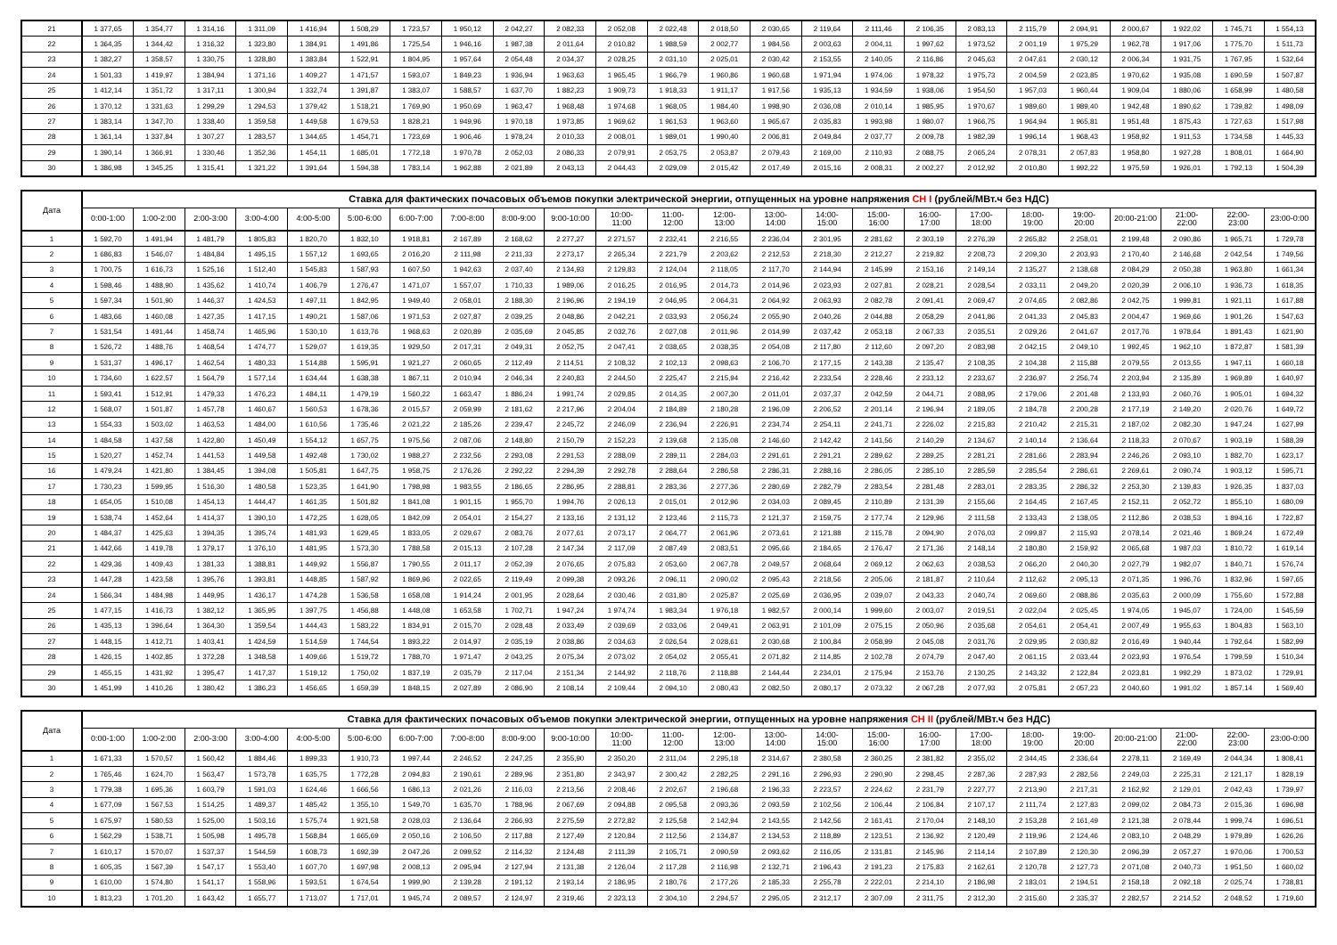| 21 | 1 377,65 | 1 354,77 | 1 314,16 | 1 311,09 | 1 416,94 | 1 508,29 | 1 723,57 | 1 950,12 | 2 042,27 | 2 082,33 | 2 052,08 | 2 022,48 | 2 018,50 | 2 030,65 | 2 119,64 | 2 111,46 | 2 106,35 | 2 083,13 | 2 115,79 | 2 094,91 | 2 000,67 | 1 922,02 | 1 745,71 | 1 554,13 |
| 22 | 1 364,35 | 1 344,42 | 1 316,32 | 1 323,80 | 1 384,91 | 1 491,86 | 1 725,54 | 1 946,16 | 1 987,38 | 2 011,64 | 2 010,82 | 1 988,59 | 2 002,77 | 1 984,56 | 2 003,63 | 2 004,11 | 1 997,62 | 1 973,52 | 2 001,19 | 1 975,29 | 1 962,78 | 1 917,06 | 1 775,70 | 1 511,73 |
| 23 | 1 382,27 | 1 358,57 | 1 330,75 | 1 328,80 | 1 383,84 | 1 522,91 | 1 804,95 | 1 957,64 | 2 054,48 | 2 034,37 | 2 028,25 | 2 031,10 | 2 025,01 | 2 030,42 | 2 153,55 | 2 140,05 | 2 116,86 | 2 045,63 | 2 047,61 | 2 030,12 | 2 006,34 | 1 931,75 | 1 767,95 | 1 532,64 |
| 24 | 1 501,33 | 1 419,97 | 1 384,94 | 1 371,16 | 1 409,27 | 1 471,57 | 1 593,07 | 1 849,23 | 1 936,94 | 1 963,63 | 1 965,45 | 1 966,79 | 1 960,86 | 1 960,68 | 1 971,94 | 1 974,06 | 1 978,32 | 1 975,73 | 2 004,59 | 2 023,85 | 1 970,62 | 1 935,08 | 1 690,59 | 1 507,87 |
| 25 | 1 412,14 | 1 351,72 | 1 317,11 | 1 300,94 | 1 332,74 | 1 391,87 | 1 383,07 | 1 588,57 | 1 637,70 | 1 882,23 | 1 909,73 | 1 918,33 | 1 911,17 | 1 917,56 | 1 935,13 | 1 934,59 | 1 938,06 | 1 954,50 | 1 957,03 | 1 960,44 | 1 909,04 | 1 880,06 | 1 658,99 | 1 480,58 |
| 26 | 1 370,12 | 1 331,63 | 1 299,29 | 1 294,53 | 1 379,42 | 1 518,21 | 1 769,90 | 1 950,69 | 1 963,47 | 1 968,48 | 1 974,68 | 1 968,05 | 1 984,40 | 1 998,90 | 2 036,08 | 2 010,14 | 1 985,95 | 1 970,67 | 1 989,60 | 1 989,40 | 1 942,48 | 1 890,62 | 1 739,82 | 1 498,09 |
| 27 | 1 383,14 | 1 347,70 | 1 338,40 | 1 359,58 | 1 449,58 | 1 679,53 | 1 828,21 | 1 949,96 | 1 970,18 | 1 973,85 | 1 969,62 | 1 961,53 | 1 963,60 | 1 965,67 | 2 035,83 | 1 993,98 | 1 980,07 | 1 966,75 | 1 964,94 | 1 965,81 | 1 951,48 | 1 875,43 | 1 727,63 | 1 517,98 |
| 28 | 1 361,14 | 1 337,84 | 1 307,27 | 1 283,57 | 1 344,65 | 1 454,71 | 1 723,69 | 1 906,46 | 1 978,24 | 2 010,33 | 2 008,01 | 1 989,01 | 1 990,40 | 2 006,81 | 2 049,84 | 2 037,77 | 2 009,78 | 1 982,39 | 1 996,14 | 1 968,43 | 1 958,92 | 1 911,53 | 1 734,58 | 1 445,33 |
| 29 | 1 390,14 | 1 366,91 | 1 330,46 | 1 352,36 | 1 454,11 | 1 685,01 | 1 772,18 | 1 970,78 | 2 052,03 | 2 086,33 | 2 079,91 | 2 053,75 | 2 053,87 | 2 079,43 | 2 169,00 | 2 110,93 | 2 088,75 | 2 065,24 | 2 078,31 | 2 057,83 | 1 958,80 | 1 927,28 | 1 808,01 | 1 664,90 |
| 30 | 1 386,98 | 1 345,25 | 1 315,41 | 1 321,22 | 1 391,64 | 1 594,38 | 1 783,14 | 1 962,88 | 2 021,89 | 2 043,13 | 2 044,43 | 2 029,09 | 2 015,42 | 2 017,49 | 2 015,16 | 2 008,31 | 2 002,27 | 2 012,92 | 2 010,80 | 1 992,22 | 1 975,59 | 1 926,01 | 1 792,13 | 1 504,39 |
| Дата | Ставка для фактических почасовых объемов покупки электрической энергии, отпущенных на уровне напряжения СН I (рублей/МВт.ч без НДС) | | | | | | | | | | | | | | | | | | | | | | | |
| --- | --- | --- | --- | --- | --- | --- | --- | --- | --- | --- | --- | --- | --- | --- | --- | --- | --- | --- | --- | --- | --- | --- | --- | --- |
| | 0:00-1:00 | 1:00-2:00 | 2:00-3:00 | 3:00-4:00 | 4:00-5:00 | 5:00-6:00 | 6:00-7:00 | 7:00-8:00 | 8:00-9:00 | 9:00-10:00 | 10:00- 11:00 | 11:00- 12:00 | 12:00- 13:00 | 13:00- 14:00 | 14:00- 15:00 | 15:00- 16:00 | 16:00- 17:00 | 17:00- 18:00 | 18:00- 19:00 | 19:00- 20:00 | 20:00-21:00 | 21:00- 22:00 | 22:00- 23:00 | 23:00-0:00 |
| 1 | 1 592,70 | 1 491,94 | 1 481,79 | 1 805,83 | 1 820,70 | 1 832,10 | 1 918,81 | 2 167,89 | 2 168,62 | 2 277,27 | 2 271,57 | 2 232,41 | 2 216,55 | 2 236,04 | 2 301,95 | 2 281,62 | 2 303,19 | 2 276,39 | 2 265,82 | 2 258,01 | 2 199,48 | 2 090,86 | 1 965,71 | 1 729,78 |
| 2 | 1 686,83 | 1 546,07 | 1 484,84 | 1 495,15 | 1 557,12 | 1 693,65 | 2 016,20 | 2 111,98 | 2 211,33 | 2 273,17 | 2 265,34 | 2 221,79 | 2 203,62 | 2 212,53 | 2 218,30 | 2 212,27 | 2 219,82 | 2 208,73 | 2 209,30 | 2 203,93 | 2 170,40 | 2 146,68 | 2 042,54 | 1 749,56 |
| 3 | 1 700,75 | 1 616,73 | 1 525,16 | 1 512,40 | 1 545,83 | 1 587,93 | 1 607,50 | 1 942,63 | 2 037,40 | 2 134,93 | 2 129,83 | 2 124,04 | 2 118,05 | 2 117,70 | 2 144,94 | 2 145,99 | 2 153,16 | 2 149,14 | 2 135,27 | 2 138,68 | 2 084,29 | 2 050,38 | 1 963,80 | 1 661,34 |
| 4 | 1 598,46 | 1 488,90 | 1 435,62 | 1 410,74 | 1 406,79 | 1 276,47 | 1 471,07 | 1 557,07 | 1 710,33 | 1 989,06 | 2 016,25 | 2 016,95 | 2 014,73 | 2 014,96 | 2 023,93 | 2 027,81 | 2 028,21 | 2 028,54 | 2 033,11 | 2 049,20 | 2 020,39 | 2 006,10 | 1 936,73 | 1 618,35 |
| 5 | 1 597,34 | 1 501,90 | 1 446,37 | 1 424,53 | 1 497,11 | 1 842,95 | 1 949,40 | 2 058,01 | 2 188,30 | 2 196,96 | 2 194,19 | 2 046,95 | 2 064,31 | 2 064,92 | 2 063,93 | 2 082,78 | 2 091,41 | 2 069,47 | 2 074,65 | 2 082,86 | 2 042,75 | 1 999,81 | 1 921,11 | 1 617,88 |
| 6 | 1 483,66 | 1 460,08 | 1 427,35 | 1 417,15 | 1 490,21 | 1 587,06 | 1 971,53 | 2 027,87 | 2 039,25 | 2 048,86 | 2 042,21 | 2 033,93 | 2 056,24 | 2 055,90 | 2 040,26 | 2 044,88 | 2 058,29 | 2 041,86 | 2 041,33 | 2 045,83 | 2 004,47 | 1 969,66 | 1 901,26 | 1 547,63 |
| 7 | 1 531,54 | 1 491,44 | 1 458,74 | 1 465,96 | 1 530,10 | 1 613,76 | 1 968,63 | 2 020,89 | 2 035,69 | 2 045,85 | 2 032,76 | 2 027,08 | 2 011,96 | 2 014,99 | 2 037,42 | 2 053,18 | 2 067,33 | 2 035,51 | 2 029,26 | 2 041,67 | 2 017,76 | 1 978,64 | 1 891,43 | 1 621,90 |
| 8 | 1 526,72 | 1 488,76 | 1 468,54 | 1 474,77 | 1 529,07 | 1 619,35 | 1 929,50 | 2 017,31 | 2 049,31 | 2 052,75 | 2 047,41 | 2 038,65 | 2 038,35 | 2 054,08 | 2 117,80 | 2 112,60 | 2 097,20 | 2 083,98 | 2 042,15 | 2 049,10 | 1 992,45 | 1 962,10 | 1 872,87 | 1 581,39 |
| 9 | 1 531,37 | 1 496,17 | 1 462,54 | 1 480,33 | 1 514,88 | 1 595,91 | 1 921,27 | 2 060,65 | 2 112,49 | 2 114,51 | 2 108,32 | 2 102,13 | 2 098,63 | 2 106,70 | 2 177,15 | 2 143,38 | 2 135,47 | 2 108,35 | 2 104,38 | 2 115,88 | 2 079,55 | 2 013,55 | 1 947,11 | 1 660,18 |
| 10 | 1 734,60 | 1 622,57 | 1 564,79 | 1 577,14 | 1 634,44 | 1 638,38 | 1 867,11 | 2 010,94 | 2 046,34 | 2 240,83 | 2 244,50 | 2 225,47 | 2 215,94 | 2 216,42 | 2 233,54 | 2 228,46 | 2 233,12 | 2 233,67 | 2 236,97 | 2 256,74 | 2 203,94 | 2 135,89 | 1 969,89 | 1 640,97 |
| 11 | 1 593,41 | 1 512,91 | 1 479,33 | 1 476,23 | 1 484,11 | 1 479,19 | 1 560,22 | 1 663,47 | 1 886,24 | 1 991,74 | 2 029,85 | 2 014,35 | 2 007,30 | 2 011,01 | 2 037,37 | 2 042,59 | 2 044,71 | 2 088,95 | 2 179,06 | 2 201,48 | 2 133,93 | 2 060,76 | 1 905,01 | 1 694,32 |
| 12 | 1 568,07 | 1 501,87 | 1 457,78 | 1 460,67 | 1 560,53 | 1 678,36 | 2 015,57 | 2 059,99 | 2 181,62 | 2 217,96 | 2 204,04 | 2 184,89 | 2 180,28 | 2 196,09 | 2 206,52 | 2 201,14 | 2 196,94 | 2 189,05 | 2 184,78 | 2 200,28 | 2 177,19 | 2 149,20 | 2 020,76 | 1 649,72 |
| 13 | 1 554,33 | 1 503,02 | 1 463,53 | 1 484,00 | 1 610,56 | 1 735,46 | 2 021,22 | 2 185,26 | 2 239,47 | 2 245,72 | 2 246,09 | 2 236,94 | 2 226,91 | 2 234,74 | 2 254,11 | 2 241,71 | 2 226,02 | 2 215,83 | 2 210,42 | 2 215,31 | 2 187,02 | 2 082,30 | 1 947,24 | 1 627,99 |
| 14 | 1 484,58 | 1 437,58 | 1 422,80 | 1 450,49 | 1 554,12 | 1 657,75 | 1 975,56 | 2 087,06 | 2 148,80 | 2 150,79 | 2 152,23 | 2 139,68 | 2 135,08 | 2 146,60 | 2 142,42 | 2 141,56 | 2 140,29 | 2 134,67 | 2 140,14 | 2 136,64 | 2 118,33 | 2 070,67 | 1 903,19 | 1 588,39 |
| 15 | 1 520,27 | 1 452,74 | 1 441,53 | 1 449,58 | 1 492,48 | 1 730,02 | 1 988,27 | 2 232,56 | 2 293,08 | 2 291,53 | 2 288,09 | 2 289,11 | 2 284,03 | 2 291,61 | 2 291,21 | 2 289,62 | 2 289,25 | 2 281,21 | 2 281,66 | 2 283,94 | 2 246,26 | 2 093,10 | 1 882,70 | 1 623,17 |
| 16 | 1 479,24 | 1 421,80 | 1 384,45 | 1 394,08 | 1 505,81 | 1 647,75 | 1 958,75 | 2 176,26 | 2 292,22 | 2 294,39 | 2 292,78 | 2 288,64 | 2 286,58 | 2 286,31 | 2 288,16 | 2 286,05 | 2 285,10 | 2 285,59 | 2 285,54 | 2 286,61 | 2 269,61 | 2 090,74 | 1 903,12 | 1 595,71 |
| 17 | 1 730,23 | 1 599,95 | 1 516,30 | 1 480,58 | 1 523,35 | 1 641,90 | 1 798,98 | 1 983,55 | 2 186,65 | 2 286,95 | 2 288,81 | 2 283,36 | 2 277,36 | 2 280,69 | 2 282,79 | 2 283,54 | 2 281,48 | 2 283,01 | 2 283,35 | 2 286,32 | 2 253,30 | 2 139,83 | 1 926,35 | 1 837,03 |
| 18 | 1 654,05 | 1 510,08 | 1 454,13 | 1 444,47 | 1 461,35 | 1 501,82 | 1 841,08 | 1 901,15 | 1 955,70 | 1 994,76 | 2 026,13 | 2 015,01 | 2 012,96 | 2 034,03 | 2 089,45 | 2 110,89 | 2 131,39 | 2 155,66 | 2 164,45 | 2 167,45 | 2 152,11 | 2 052,72 | 1 855,10 | 1 680,09 |
| 19 | 1 538,74 | 1 452,64 | 1 414,37 | 1 390,10 | 1 472,25 | 1 628,05 | 1 842,09 | 2 054,01 | 2 154,27 | 2 133,16 | 2 131,12 | 2 123,46 | 2 115,73 | 2 121,37 | 2 159,75 | 2 177,74 | 2 129,96 | 2 111,58 | 2 133,43 | 2 138,05 | 2 112,86 | 2 038,53 | 1 894,16 | 1 722,87 |
| 20 | 1 484,37 | 1 425,63 | 1 394,35 | 1 395,74 | 1 481,93 | 1 629,45 | 1 833,05 | 2 029,67 | 2 083,76 | 2 077,61 | 2 073,17 | 2 064,77 | 2 061,96 | 2 073,61 | 2 121,88 | 2 115,78 | 2 094,90 | 2 076,03 | 2 099,87 | 2 115,93 | 2 078,14 | 2 021,46 | 1 869,24 | 1 672,49 |
| 21 | 1 442,66 | 1 419,78 | 1 379,17 | 1 376,10 | 1 481,95 | 1 573,30 | 1 788,58 | 2 015,13 | 2 107,28 | 2 147,34 | 2 117,09 | 2 087,49 | 2 083,51 | 2 095,66 | 2 184,65 | 2 176,47 | 2 171,36 | 2 148,14 | 2 180,80 | 2 159,92 | 2 065,68 | 1 987,03 | 1 810,72 | 1 619,14 |
| 22 | 1 429,36 | 1 409,43 | 1 381,33 | 1 388,81 | 1 449,92 | 1 556,87 | 1 790,55 | 2 011,17 | 2 052,39 | 2 076,65 | 2 075,83 | 2 053,60 | 2 067,78 | 2 049,57 | 2 068,64 | 2 069,12 | 2 062,63 | 2 038,53 | 2 066,20 | 2 040,30 | 2 027,79 | 1 982,07 | 1 840,71 | 1 576,74 |
| 23 | 1 447,28 | 1 423,58 | 1 395,76 | 1 393,81 | 1 448,85 | 1 587,92 | 1 869,96 | 2 022,65 | 2 119,49 | 2 099,38 | 2 093,26 | 2 096,11 | 2 090,02 | 2 095,43 | 2 218,56 | 2 205,06 | 2 181,87 | 2 110,64 | 2 112,62 | 2 095,13 | 2 071,35 | 1 996,76 | 1 832,96 | 1 597,65 |
| 24 | 1 566,34 | 1 484,98 | 1 449,95 | 1 436,17 | 1 474,28 | 1 536,58 | 1 658,08 | 1 914,24 | 2 001,95 | 2 028,64 | 2 030,46 | 2 031,80 | 2 025,87 | 2 025,69 | 2 036,95 | 2 039,07 | 2 043,33 | 2 040,74 | 2 069,60 | 2 088,86 | 2 035,63 | 2 000,09 | 1 755,60 | 1 572,88 |
| 25 | 1 477,15 | 1 416,73 | 1 382,12 | 1 365,95 | 1 397,75 | 1 456,88 | 1 448,08 | 1 653,58 | 1 702,71 | 1 947,24 | 1 974,74 | 1 983,34 | 1 976,18 | 1 982,57 | 2 000,14 | 1 999,60 | 2 003,07 | 2 019,51 | 2 022,04 | 2 025,45 | 1 974,05 | 1 945,07 | 1 724,00 | 1 545,59 |
| 26 | 1 435,13 | 1 396,64 | 1 364,30 | 1 359,54 | 1 444,43 | 1 583,22 | 1 834,91 | 2 015,70 | 2 028,48 | 2 033,49 | 2 039,69 | 2 033,06 | 2 049,41 | 2 063,91 | 2 101,09 | 2 075,15 | 2 050,96 | 2 035,68 | 2 054,61 | 2 054,41 | 2 007,49 | 1 955,63 | 1 804,83 | 1 563,10 |
| 27 | 1 448,15 | 1 412,71 | 1 403,41 | 1 424,59 | 1 514,59 | 1 744,54 | 1 893,22 | 2 014,97 | 2 035,19 | 2 038,86 | 2 034,63 | 2 026,54 | 2 028,61 | 2 030,68 | 2 100,84 | 2 058,99 | 2 045,08 | 2 031,76 | 2 029,95 | 2 030,82 | 2 016,49 | 1 940,44 | 1 792,64 | 1 582,99 |
| 28 | 1 426,15 | 1 402,85 | 1 372,28 | 1 348,58 | 1 409,66 | 1 519,72 | 1 788,70 | 1 971,47 | 2 043,25 | 2 075,34 | 2 073,02 | 2 054,02 | 2 055,41 | 2 071,82 | 2 114,85 | 2 102,78 | 2 074,79 | 2 047,40 | 2 061,15 | 2 033,44 | 2 023,93 | 1 976,54 | 1 799,59 | 1 510,34 |
| 29 | 1 455,15 | 1 431,92 | 1 395,47 | 1 417,37 | 1 519,12 | 1 750,02 | 1 837,19 | 2 035,79 | 2 117,04 | 2 151,34 | 2 144,92 | 2 118,76 | 2 118,88 | 2 144,44 | 2 234,01 | 2 175,94 | 2 153,76 | 2 130,25 | 2 143,32 | 2 122,84 | 2 023,81 | 1 992,29 | 1 873,02 | 1 729,91 |
| 30 | 1 451,99 | 1 410,26 | 1 380,42 | 1 386,23 | 1 456,65 | 1 659,39 | 1 848,15 | 2 027,89 | 2 086,90 | 2 108,14 | 2 109,44 | 2 094,10 | 2 080,43 | 2 082,50 | 2 080,17 | 2 073,32 | 2 067,28 | 2 077,93 | 2 075,81 | 2 057,23 | 2 040,60 | 1 991,02 | 1 857,14 | 1 569,40 |
| Дата | Ставка для фактических почасовых объемов покупки электрической энергии, отпущенных на уровне напряжения СН II (рублей/МВт.ч без НДС) | | | | | | | | | | | | | | | | | | | | | | | |
| --- | --- | --- | --- | --- | --- | --- | --- | --- | --- | --- | --- | --- | --- | --- | --- | --- | --- | --- | --- | --- | --- | --- | --- | --- |
| | 0:00-1:00 | 1:00-2:00 | 2:00-3:00 | 3:00-4:00 | 4:00-5:00 | 5:00-6:00 | 6:00-7:00 | 7:00-8:00 | 8:00-9:00 | 9:00-10:00 | 10:00- 11:00 | 11:00- 12:00 | 12:00- 13:00 | 13:00- 14:00 | 14:00- 15:00 | 15:00- 16:00 | 16:00- 17:00 | 17:00- 18:00 | 18:00- 19:00 | 19:00- 20:00 | 20:00-21:00 | 21:00- 22:00 | 22:00- 23:00 | 23:00-0:00 |
| 1 | 1 671,33 | 1 570,57 | 1 560,42 | 1 884,46 | 1 899,33 | 1 910,73 | 1 997,44 | 2 246,52 | 2 247,25 | 2 355,90 | 2 350,20 | 2 311,04 | 2 295,18 | 2 314,67 | 2 380,58 | 2 360,25 | 2 381,82 | 2 355,02 | 2 344,45 | 2 336,64 | 2 278,11 | 2 169,49 | 2 044,34 | 1 808,41 |
| 2 | 1 765,46 | 1 624,70 | 1 563,47 | 1 573,78 | 1 635,75 | 1 772,28 | 2 094,83 | 2 190,61 | 2 289,96 | 2 351,80 | 2 343,97 | 2 300,42 | 2 282,25 | 2 291,16 | 2 296,93 | 2 290,90 | 2 298,45 | 2 287,36 | 2 287,93 | 2 282,56 | 2 249,03 | 2 225,31 | 2 121,17 | 1 828,19 |
| 3 | 1 779,38 | 1 695,36 | 1 603,79 | 1 591,03 | 1 624,46 | 1 666,56 | 1 686,13 | 2 021,26 | 2 116,03 | 2 213,56 | 2 208,46 | 2 202,67 | 2 196,68 | 2 196,33 | 2 223,57 | 2 224,62 | 2 231,79 | 2 227,77 | 2 213,90 | 2 217,31 | 2 162,92 | 2 129,01 | 2 042,43 | 1 739,97 |
| 4 | 1 677,09 | 1 567,53 | 1 514,25 | 1 489,37 | 1 485,42 | 1 355,10 | 1 549,70 | 1 635,70 | 1 788,96 | 2 067,69 | 2 094,88 | 2 095,58 | 2 093,36 | 2 093,59 | 2 102,56 | 2 106,44 | 2 106,84 | 2 107,17 | 2 111,74 | 2 127,83 | 2 099,02 | 2 084,73 | 2 015,36 | 1 696,98 |
| 5 | 1 675,97 | 1 580,53 | 1 525,00 | 1 503,16 | 1 575,74 | 1 921,58 | 2 028,03 | 2 136,64 | 2 266,93 | 2 275,59 | 2 272,82 | 2 125,58 | 2 142,94 | 2 143,55 | 2 142,56 | 2 161,41 | 2 170,04 | 2 148,10 | 2 153,28 | 2 161,49 | 2 121,38 | 2 078,44 | 1 999,74 | 1 696,51 |
| 6 | 1 562,29 | 1 538,71 | 1 505,98 | 1 495,78 | 1 568,84 | 1 665,69 | 2 050,16 | 2 106,50 | 2 117,88 | 2 127,49 | 2 120,84 | 2 112,56 | 2 134,87 | 2 134,53 | 2 118,89 | 2 123,51 | 2 136,92 | 2 120,49 | 2 119,96 | 2 124,46 | 2 083,10 | 2 048,29 | 1 979,89 | 1 626,26 |
| 7 | 1 610,17 | 1 570,07 | 1 537,37 | 1 544,59 | 1 608,73 | 1 692,39 | 2 047,26 | 2 099,52 | 2 114,32 | 2 124,48 | 2 111,39 | 2 105,71 | 2 090,59 | 2 093,62 | 2 116,05 | 2 131,81 | 2 145,96 | 2 114,14 | 2 107,89 | 2 120,30 | 2 096,39 | 2 057,27 | 1 970,06 | 1 700,53 |
| 8 | 1 605,35 | 1 567,39 | 1 547,17 | 1 553,40 | 1 607,70 | 1 697,98 | 2 008,13 | 2 095,94 | 2 127,94 | 2 131,38 | 2 126,04 | 2 117,28 | 2 116,98 | 2 132,71 | 2 196,43 | 2 191,23 | 2 175,83 | 2 162,61 | 2 120,78 | 2 127,73 | 2 071,08 | 2 040,73 | 1 951,50 | 1 660,02 |
| 9 | 1 610,00 | 1 574,80 | 1 541,17 | 1 558,96 | 1 593,51 | 1 674,54 | 1 999,90 | 2 139,28 | 2 191,12 | 2 193,14 | 2 186,95 | 2 180,76 | 2 177,26 | 2 185,33 | 2 255,78 | 2 222,01 | 2 214,10 | 2 186,98 | 2 183,01 | 2 194,51 | 2 158,18 | 2 092,18 | 2 025,74 | 1 738,81 |
| 10 | 1 813,23 | 1 701,20 | 1 643,42 | 1 655,77 | 1 713,07 | 1 717,01 | 1 945,74 | 2 089,57 | 2 124,97 | 2 319,46 | 2 323,13 | 2 304,10 | 2 294,57 | 2 295,05 | 2 312,17 | 2 307,09 | 2 311,75 | 2 312,30 | 2 315,60 | 2 335,37 | 2 282,57 | 2 214,52 | 2 048,52 | 1 719,60 |